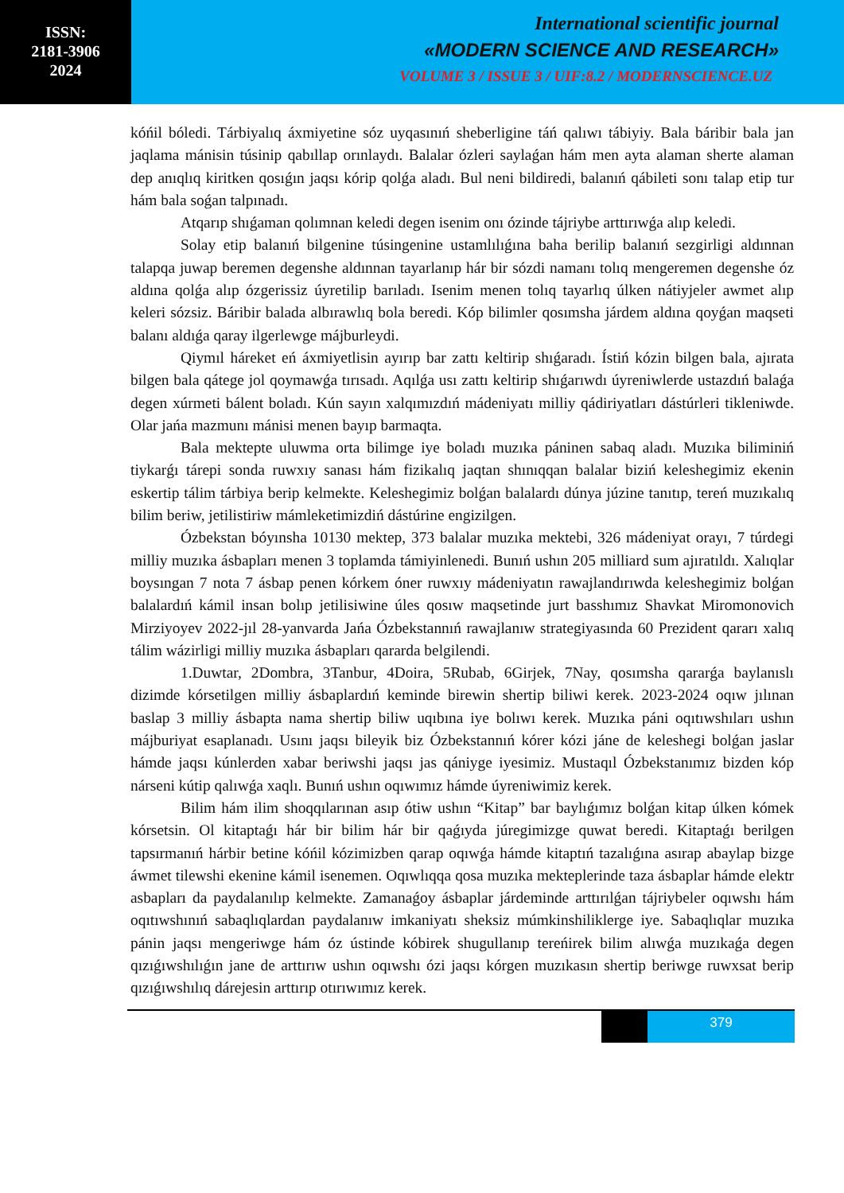ISSN:
2181-3906
2024
International scientific journal
«MODERN SCIENCE AND RESEARCH»
VOLUME 3 / ISSUE 3 / UIF:8.2 / MODERNSCIENCE.UZ
kóńil bóledi. Tárbiyalıq áxmiyetine sóz uyqasınıń sheberligine táń qalıwı tábiyiy. Bala báribir bala jan jaqlama mánisin túsinip qabıllap orınlaydı. Balalar ózleri saylaǵan hám men ayta alaman sherte alaman dep anıqlıq kiritken qosıǵın jaqsı kórip qolǵa aladı. Bul neni bildiredi, balanıń qábileti sonı talap etip tur hám bala soǵan talpınadı.
Atqarıp shıǵaman qolımnan keledi degen isenim onı ózinde tájriybe arttırıwǵa alıp keledi.
Solay etip balanıń bilgenine túsingenine ustamlılıǵına baha berilip balanıń sezgirligi aldınnan talapqa juwap beremen degenshe aldınnan tayarlanıp hár bir sózdi namanı tolıq mengeremen degenshe óz aldına qolǵa alıp ózgerissiz úyretilip barıladı. Isenim menen tolıq tayarlıq úlken nátiyjeler awmet alıp keleri sózsiz. Báribir balada albırawlıq bola beredi. Kóp bilimler qosımsha járdem aldına qoyǵan maqseti balanı aldıǵa qaray ilgerlewge májburleydi.
Qiymıl háreket eń áxmiyetlisin ayırıp bar zattı keltirip shıǵaradı. Ístiń kózin bilgen bala, ajırata bilgen bala qátege jol qoymawǵa tırısadı. Aqılǵa usı zattı keltirip shıǵarıwdı úyreniwlerde ustazdıń balaǵa degen xúrmeti bálent boladı. Kún sayın xalqımızdıń mádeniyatı milliy qádiriyatları dástúrleri tikleniwde. Olar jańa mazmunı mánisi menen bayıp barmaqta.
Bala mektepte uluwma orta bilimge iye boladı muzıka páninen sabaq aladı. Muzıka biliminiń tiykarǵı tárepi sonda ruwxıy sanası hám fizikalıq jaqtan shınıqqan balalar biziń keleshegimiz ekenin eskertip tálim tárbiya berip kelmekte. Keleshegimiz bolǵan balalardı dúnya júzine tanıtıp, tereń muzıkalıq bilim beriw, jetilistiriw mámleketimizdiń dástúrine engizilgen.
Ózbekstan bóyınsha 10130 mektep, 373 balalar muzıka mektebi, 326 mádeniyat orayı, 7 túrdegi milliy muzıka ásbapları menen 3 toplamda támiyinlenedi. Bunıń ushın 205 milliard sum ajıratıldı. Xalıqlar boysıngan 7 nota 7 ásbap penen kórkem óner ruwxıy mádeniyatın rawajlandırıwda keleshegimiz bolǵan balalardıń kámil insan bolıp jetilisiwine úles qosıw maqsetinde jurt basshımız Shavkat Miromonovich Mirziyoyev 2022-jıl 28-yanvarda Jańa Ózbekstannıń rawajlanıw strategiyasında 60 Prezident qararı xalıq tálim wázirligi milliy muzıka ásbapları qararda belgilendi.
1.Duwtar, 2Dombra, 3Tanbur, 4Doira, 5Rubab, 6Girjek, 7Nay, qosımsha qararǵa baylanıslı dizimde kórsetilgen milliy ásbaplardıń keminde birewin shertip biliwi kerek. 2023-2024 oqıw jılınan baslap 3 milliy ásbapta nama shertip biliw uqıbına iye bolıwı kerek. Muzıka páni oqıtıwshıları ushın májburiyat esaplanadı. Usını jaqsı bileyik biz Ózbekstannıń kórer kózi jáne de keleshegi bolǵan jaslar hámde jaqsı kúnlerden xabar beriwshi jaqsı jas qániyge iyesimiz. Mustaqıl Ózbekstanımız bizden kóp nárseni kútip qalıwǵa xaqlı. Bunıń ushın oqıwımız hámde úyreniwimiz kerek.
Bilim hám ilim shoqqılarınan asıp ótiw ushın “Kitap” bar baylıǵımız bolǵan kitap úlken kómek kórsetsin. Ol kitaptaǵı hár bir bilim hár bir qaǵıyda júregimizge quwat beredi. Kitaptaǵı berilgen tapsırmanıń hárbir betine kóńil kózimizben qarap oqıwǵa hámde kitaptıń tazalıǵına asırap abaylap bizge áwmet tilewshi ekenine kámil isenemen. Oqıwlıqqa qosa muzıka mekteplerinde taza ásbaplar hámde elektr asbapları da paydalanılıp kelmekte. Zamanaǵoy ásbaplar járdeminde arttırılǵan tájriybeler oqıwshı hám oqıtıwshınıń sabaqlıqlardan paydalanıw imkaniyatı sheksiz múmkinshiliklerge iye. Sabaqlıqlar muzıka pánin jaqsı mengeriwge hám óz ústinde kóbirek shugullanıp tereńirek bilim alıwǵa muzıkaǵa degen qızıǵıwshılıǵın jane de arttırıw ushın oqıwshı ózi jaqsı kórgen muzıkasın shertip beriwge ruwxsat berip qızıǵıwshılıq dárejesin arttırıp otırıwımız kerek.
379